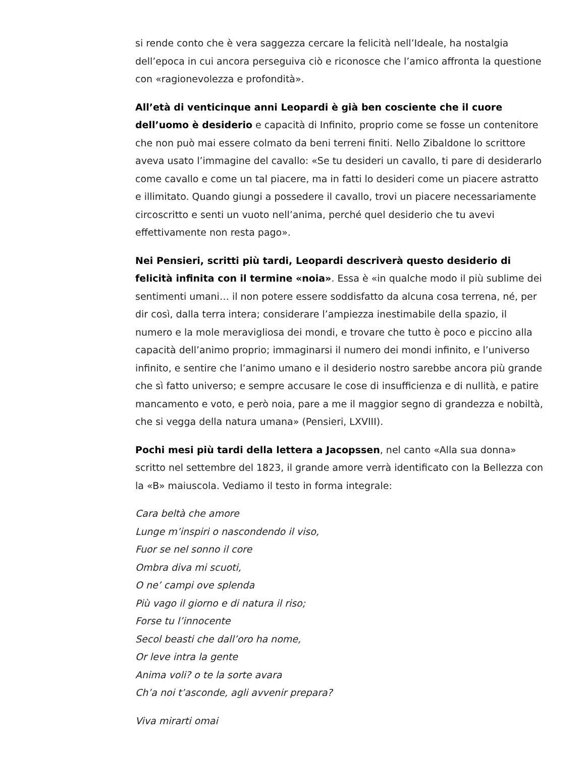si rende conto che è vera saggezza cercare la felicità nell’Ideale, ha nostalgia dell’epoca in cui ancora perseguiva ciò e riconosce che l’amico affronta la questione con «ragionevolezza e profondità».
All’età di venticinque anni Leopardi è già ben cosciente che il cuore dell’uomo è desiderio e capacità di Infinito, proprio come se fosse un contenitore che non può mai essere colmato da beni terreni finiti. Nello Zibaldone lo scrittore aveva usato l’immagine del cavallo: «Se tu desideri un cavallo, ti pare di desiderarlo come cavallo e come un tal piacere, ma in fatti lo desideri come un piacere astratto e illimitato. Quando giungi a possedere il cavallo, trovi un piacere necessariamente circoscritto e senti un vuoto nell’anima, perché quel desiderio che tu avevi effettivamente non resta pago».
Nei Pensieri, scritti più tardi, Leopardi descriverà questo desiderio di felicità infinita con il termine «noia». Essa è «in qualche modo il più sublime dei sentimenti umani… il non potere essere soddisfatto da alcuna cosa terrena, né, per dir così, dalla terra intera; considerare l’ampiezza inestimabile della spazio, il numero e la mole meravigliosa dei mondi, e trovare che tutto è poco e piccino alla capacità dell’animo proprio; immaginarsi il numero dei mondi infinito, e l’universo infinito, e sentire che l’animo umano e il desiderio nostro sarebbe ancora più grande che sì fatto universo; e sempre accusare le cose di insufficienza e di nullità, e patire mancamento e voto, e però noia, pare a me il maggior segno di grandezza e nobiltà, che si vegga della natura umana» (Pensieri, LXVIII).
Pochi mesi più tardi della lettera a Jacopssen, nel canto «Alla sua donna» scritto nel settembre del 1823, il grande amore verrà identificato con la Bellezza con la «B» maiuscola. Vediamo il testo in forma integrale:
Cara beltà che amore
Lunge m’inspiri o nascondendo il viso,
Fuor se nel sonno il core
Ombra diva mi scuoti,
O ne’ campi ove splenda
Più vago il giorno e di natura il riso;
Forse tu l’innocente
Secol beasti che dall’oro ha nome,
Or leve intra la gente
Anima voli? o te la sorte avara
Ch’a noi t’asconde, agli avvenir prepara?
Viva mirarti omai